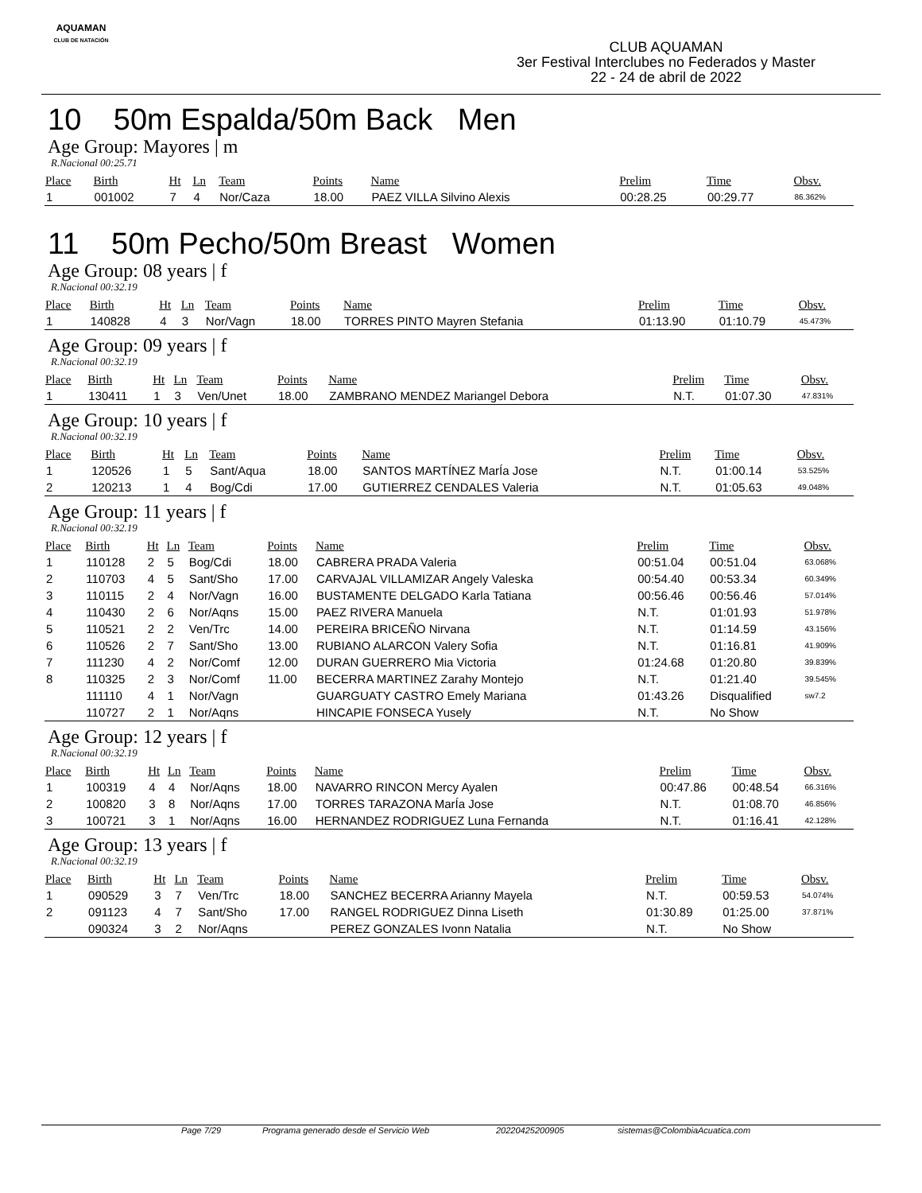AQUAMAN
CLUB DE NATACIÓN
CLUB AQUAMAN
3er Festival Interclubes no Federados y Master
22 - 24 de abril de 2022
10 50m Espalda/50m Back Men
Age Group: Mayores | m
R.Nacional 00:25.71
| Place | Birth | Ht | Ln | Team | Points | Name | Prelim | Time | Obsv. |
| --- | --- | --- | --- | --- | --- | --- | --- | --- | --- |
| 1 | 001002 | 7 | 4 | Nor/Caza | 18.00 | PAEZ VILLA Silvino Alexis | 00:28.25 | 00:29.77 | 86.362% |
11 50m Pecho/50m Breast Women
Age Group: 08 years | f
R.Nacional 00:32.19
| Place | Birth | Ht | Ln | Team | Points | Name | Prelim | Time | Obsv. |
| --- | --- | --- | --- | --- | --- | --- | --- | --- | --- |
| 1 | 140828 | 4 | 3 | Nor/Vagn | 18.00 | TORRES PINTO Mayren Stefania | 01:13.90 | 01:10.79 | 45.473% |
Age Group: 09 years | f
R.Nacional 00:32.19
| Place | Birth | Ht | Ln | Team | Points | Name | Prelim | Time | Obsv. |
| --- | --- | --- | --- | --- | --- | --- | --- | --- | --- |
| 1 | 130411 | 1 | 3 | Ven/Unet | 18.00 | ZAMBRANO MENDEZ Mariangel Debora | N.T. | 01:07.30 | 47.831% |
Age Group: 10 years | f
R.Nacional 00:32.19
| Place | Birth | Ht | Ln | Team | Points | Name | Prelim | Time | Obsv. |
| --- | --- | --- | --- | --- | --- | --- | --- | --- | --- |
| 1 | 120526 | 1 | 5 | Sant/Aqua | 18.00 | SANTOS MARTÍNEZ MarÍa Jose | N.T. | 01:00.14 | 53.525% |
| 2 | 120213 | 1 | 4 | Bog/Cdi | 17.00 | GUTIERREZ CENDALES Valeria | N.T. | 01:05.63 | 49.048% |
Age Group: 11 years | f
R.Nacional 00:32.19
| Place | Birth | Ht | Ln | Team | Points | Name | Prelim | Time | Obsv. |
| --- | --- | --- | --- | --- | --- | --- | --- | --- | --- |
| 1 | 110128 | 2 | 5 | Bog/Cdi | 18.00 | CABRERA PRADA Valeria | 00:51.04 | 00:51.04 | 63.068% |
| 2 | 110703 | 4 | 5 | Sant/Sho | 17.00 | CARVAJAL VILLAMIZAR Angely Valeska | 00:54.40 | 00:53.34 | 60.349% |
| 3 | 110115 | 2 | 4 | Nor/Vagn | 16.00 | BUSTAMENTE DELGADO Karla Tatiana | 00:56.46 | 00:56.46 | 57.014% |
| 4 | 110430 | 2 | 6 | Nor/Aqns | 15.00 | PAEZ RIVERA Manuela | N.T. | 01:01.93 | 51.978% |
| 5 | 110521 | 2 | 2 | Ven/Trc | 14.00 | PEREIRA BRICEÑO Nirvana | N.T. | 01:14.59 | 43.156% |
| 6 | 110526 | 2 | 7 | Sant/Sho | 13.00 | RUBIANO ALARCON Valery Sofia | N.T. | 01:16.81 | 41.909% |
| 7 | 111230 | 4 | 2 | Nor/Comf | 12.00 | DURAN GUERRERO Mia Victoria | 01:24.68 | 01:20.80 | 39.839% |
| 8 | 110325 | 2 | 3 | Nor/Comf | 11.00 | BECERRA MARTINEZ Zarahy Montejo | N.T. | 01:21.40 | 39.545% |
| | 111110 | 4 | 1 | Nor/Vagn | | GUARGUATY CASTRO Emely Mariana | 01:43.26 | Disqualified | sw7.2 |
| | 110727 | 2 | 1 | Nor/Aqns | | HINCAPIE FONSECA Yusely | N.T. | No Show | |
Age Group: 12 years | f
R.Nacional 00:32.19
| Place | Birth | Ht | Ln | Team | Points | Name | Prelim | Time | Obsv. |
| --- | --- | --- | --- | --- | --- | --- | --- | --- | --- |
| 1 | 100319 | 4 | 4 | Nor/Aqns | 18.00 | NAVARRO RINCON Mercy Ayalen | 00:47.86 | 00:48.54 | 66.316% |
| 2 | 100820 | 3 | 8 | Nor/Aqns | 17.00 | TORRES TARAZONA MarÍa Jose | N.T. | 01:08.70 | 46.856% |
| 3 | 100721 | 3 | 1 | Nor/Aqns | 16.00 | HERNANDEZ RODRIGUEZ Luna Fernanda | N.T. | 01:16.41 | 42.128% |
Age Group: 13 years | f
R.Nacional 00:32.19
| Place | Birth | Ht | Ln | Team | Points | Name | Prelim | Time | Obsv. |
| --- | --- | --- | --- | --- | --- | --- | --- | --- | --- |
| 1 | 090529 | 3 | 7 | Ven/Trc | 18.00 | SANCHEZ BECERRA Arianny Mayela | N.T. | 00:59.53 | 54.074% |
| 2 | 091123 | 4 | 7 | Sant/Sho | 17.00 | RANGEL RODRIGUEZ Dinna Liseth | 01:30.89 | 01:25.00 | 37.871% |
| | 090324 | 3 | 2 | Nor/Aqns | | PEREZ GONZALES Ivonn Natalia | N.T. | No Show | |
Page 7/29 Programa generado desde el Servicio Web 20220425200905 sistemas@ColombiaAcuatica.com